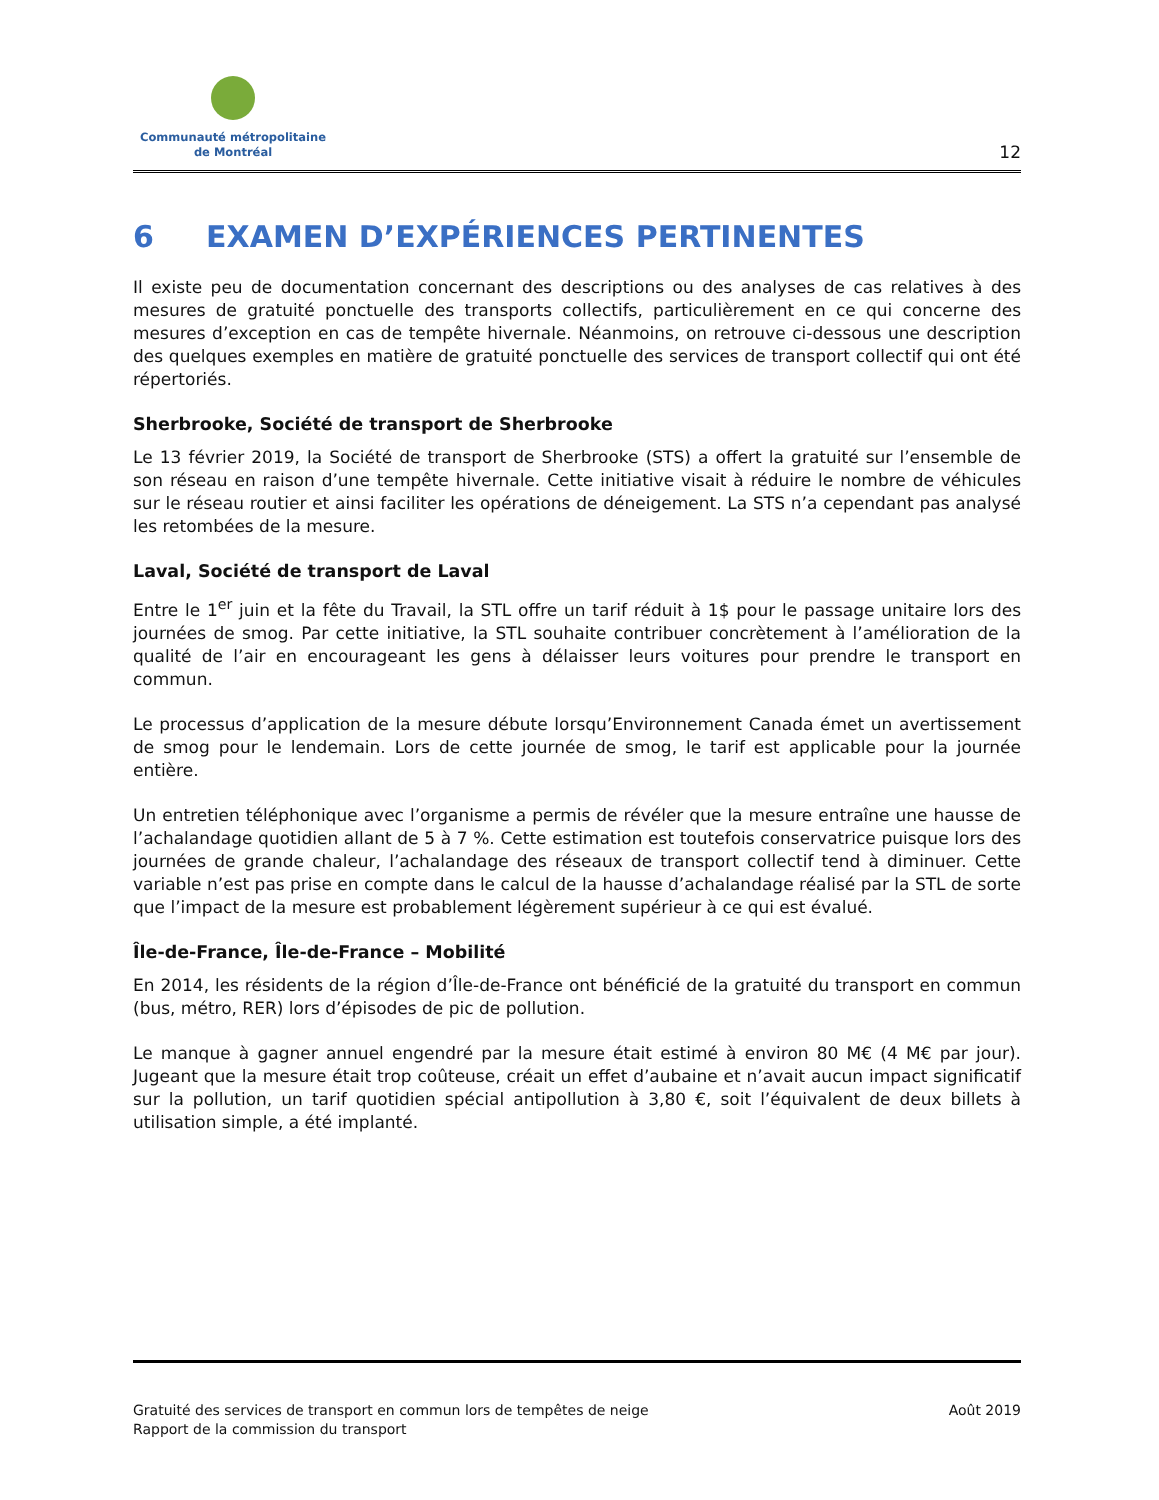Communauté métropolitaine
de Montréal
12
6 EXAMEN D’EXPÉRIENCES PERTINENTES
Il existe peu de documentation concernant des descriptions ou des analyses de cas relatives à des mesures de gratuité ponctuelle des transports collectifs, particulièrement en ce qui concerne des mesures d’exception en cas de tempête hivernale. Néanmoins, on retrouve ci-dessous une description des quelques exemples en matière de gratuité ponctuelle des services de transport collectif qui ont été répertoriés.
Sherbrooke, Société de transport de Sherbrooke
Le 13 février 2019, la Société de transport de Sherbrooke (STS) a offert la gratuité sur l’ensemble de son réseau en raison d’une tempête hivernale. Cette initiative visait à réduire le nombre de véhicules sur le réseau routier et ainsi faciliter les opérations de déneigement. La STS n’a cependant pas analysé les retombées de la mesure.
Laval, Société de transport de Laval
Entre le 1<sup>er</sup> juin et la fête du Travail, la STL offre un tarif réduit à 1$ pour le passage unitaire lors des journées de smog. Par cette initiative, la STL souhaite contribuer concrètement à l’amélioration de la qualité de l’air en encourageant les gens à délaisser leurs voitures pour prendre le transport en commun.
Le processus d’application de la mesure débute lorsqu’Environnement Canada émet un avertissement de smog pour le lendemain. Lors de cette journée de smog, le tarif est applicable pour la journée entière.
Un entretien téléphonique avec l’organisme a permis de révéler que la mesure entraîne une hausse de l’achalandage quotidien allant de 5 à 7 %. Cette estimation est toutefois conservatrice puisque lors des journées de grande chaleur, l’achalandage des réseaux de transport collectif tend à diminuer. Cette variable n’est pas prise en compte dans le calcul de la hausse d’achalandage réalisé par la STL de sorte que l’impact de la mesure est probablement légèrement supérieur à ce qui est évalué.
Île-de-France, Île-de-France – Mobilité
En 2014, les résidents de la région d’Île-de-France ont bénéficié de la gratuité du transport en commun (bus, métro, RER) lors d’épisodes de pic de pollution.
Le manque à gagner annuel engendré par la mesure était estimé à environ 80 M€ (4 M€ par jour). Jugeant que la mesure était trop coûteuse, créait un effet d’aubaine et n’avait aucun impact significatif sur la pollution, un tarif quotidien spécial antipollution à 3,80 €, soit l’équivalent de deux billets à utilisation simple, a été implanté.
Gratuité des services de transport en commun lors de tempêtes de neige
Rapport de la commission du transport
Août 2019